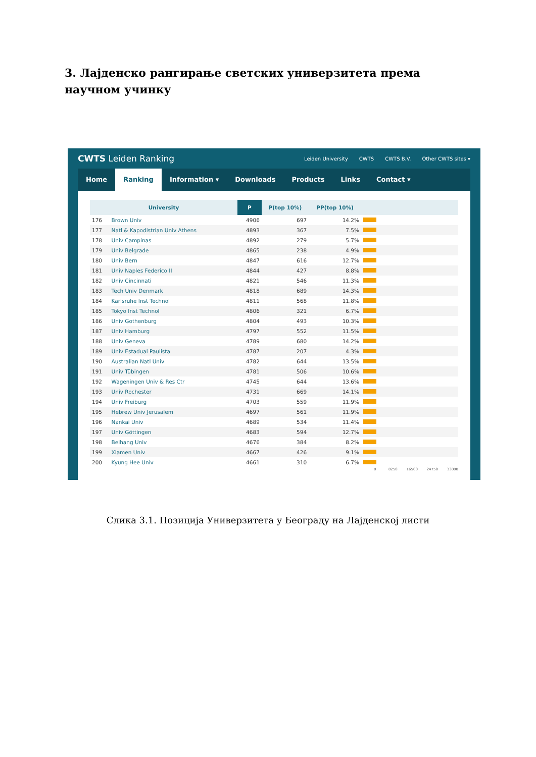3. Лајденско рангирање светских универзитета према научном учинку
CWTS Leiden Ranking
Leiden University CWTS CWTS B.V. Other CWTS sites ▾
Home Ranking Information ▾ Downloads Products Links Contact ▾
| University | | | P | P(top 10%) | PP(top 10%) | |
| --- | --- | --- | --- | --- | --- | --- |
| 176 | Brown Univ | | 4906 | 697 | 14.2% | |
| 177 | Natl & Kapodistrian Univ Athens | | 4893 | 367 | 7.5% | |
| 178 | Univ Campinas | | 4892 | 279 | 5.7% | |
| 179 | Univ Belgrade | | 4865 | 238 | 4.9% | |
| 180 | Univ Bern | | 4847 | 616 | 12.7% | |
| 181 | Univ Naples Federico II | | 4844 | 427 | 8.8% | |
| 182 | Univ Cincinnati | | 4821 | 546 | 11.3% | |
| 183 | Tech Univ Denmark | | 4818 | 689 | 14.3% | |
| 184 | Karlsruhe Inst Technol | | 4811 | 568 | 11.8% | |
| 185 | Tokyo Inst Technol | | 4806 | 321 | 6.7% | |
| 186 | Univ Gothenburg | | 4804 | 493 | 10.3% | |
| 187 | Univ Hamburg | | 4797 | 552 | 11.5% | |
| 188 | Univ Geneva | | 4789 | 680 | 14.2% | |
| 189 | Univ Estadual Paulista | | 4787 | 207 | 4.3% | |
| 190 | Australian Natl Univ | | 4782 | 644 | 13.5% | |
| 191 | Univ Tübingen | | 4781 | 506 | 10.6% | |
| 192 | Wageningen Univ & Res Ctr | | 4745 | 644 | 13.6% | |
| 193 | Univ Rochester | | 4731 | 669 | 14.1% | |
| 194 | Univ Freiburg | | 4703 | 559 | 11.9% | |
| 195 | Hebrew Univ Jerusalem | | 4697 | 561 | 11.9% | |
| 196 | Nankai Univ | | 4689 | 534 | 11.4% | |
| 197 | Univ Göttingen | | 4683 | 594 | 12.7% | |
| 198 | Beihang Univ | | 4676 | 384 | 8.2% | |
| 199 | Xiamen Univ | | 4667 | 426 | 9.1% | |
| 200 | Kyung Hee Univ | | 4661 | 310 | 6.7% | |
0 8250 16500 24750 33000
Слика 3.1. Позиција Универзитета у Београду на Лајденској листи